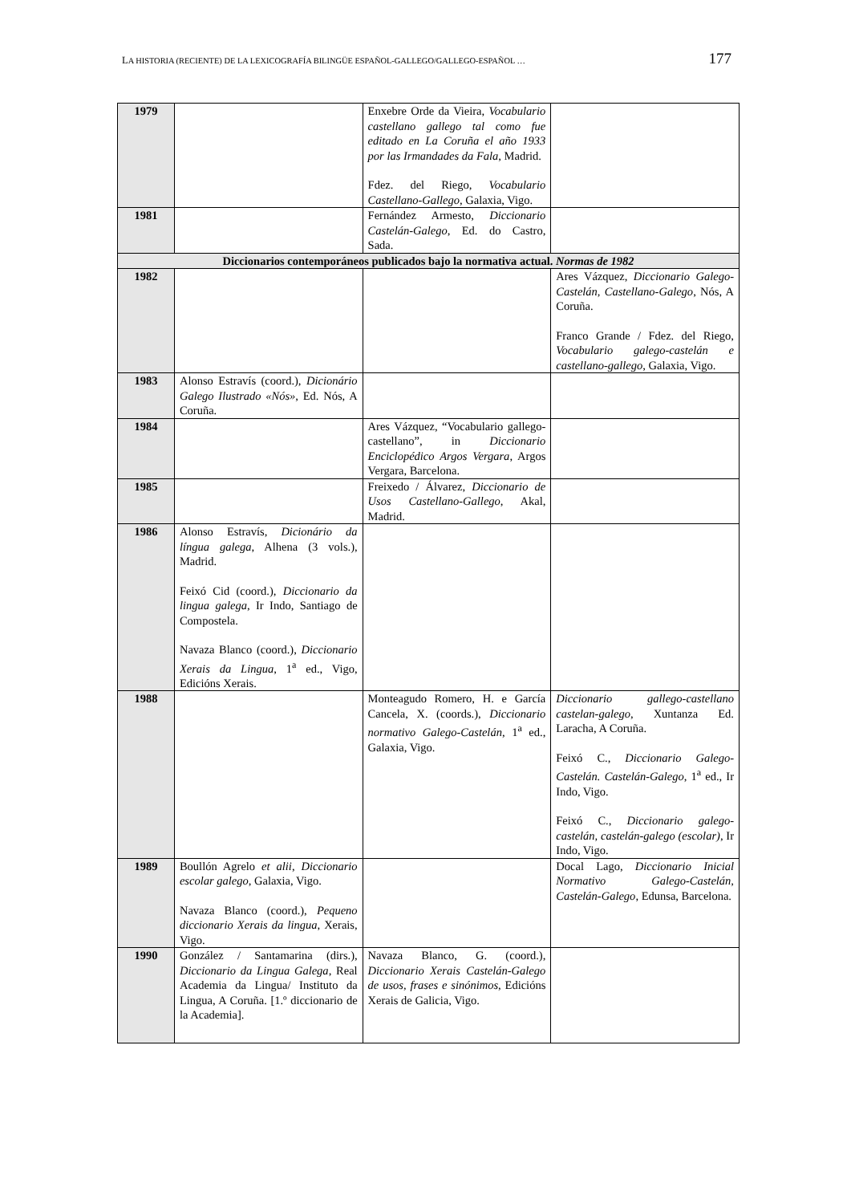LA HISTORIA (RECIENTE) DE LA LEXICOGRAFÍA BILINGÜE ESPAÑOL-GALLEGO/GALLEGO-ESPAÑOL … 177
| 1979 | | Enxebre Orde da Vieira, Vocabulario castellano gallego tal como fue editado en La Coruña el año 1933 por las Irmandades da Fala , Madrid. Fdez. del Riego, Vocabulario Castellano-Gallego , Galaxia, Vigo. | |
| 1981 | | Fernández Armesto, Diccionario Castelán-Galego , Ed. do Castro, Sada. | |
| Diccionarios contemporáneos publicados bajo la normativa actual. Normas de 1982 | | | |
| 1982 | | | Ares Vázquez, Diccionario Galego-Castelán, Castellano-Galego , Nós, A Coruña. Franco Grande / Fdez. del Riego, Vocabulario galego-castelán e castellano-gallego , Galaxia, Vigo. |
| 1983 | Alonso Estravís (coord.), Dicionário Galego Ilustrado «Nós» , Ed. Nós, A Coruña. | | |
| 1984 | | Ares Vázquez, “Vocabulario gallego-castellano”, in Diccionario Enciclopédico Argos Vergara , Argos Vergara, Barcelona. | |
| 1985 | | Freixedo / Álvarez, Diccionario de Usos Castellano-Gallego , Akal, Madrid. | |
| 1986 | Alonso Estravís, Dicionário da língua galega , Alhena (3 vols.), Madrid. Feixó Cid (coord.), Diccionario da lingua galega , Ir Indo, Santiago de Compostela. Navaza Blanco (coord.), Diccionario Xerais da Lingua , 1<sup>a</sup> ed., Vigo, Edicións Xerais. | | |
| 1988 | | Monteagudo Romero, H. e García Cancela, X. (coords.), Diccionario normativo Galego-Castelán , 1<sup>a</sup> ed., Galaxia, Vigo. | Diccionario gallego-castellano castelan-galego , Xuntanza Ed. Laracha, A Coruña. Feixó C., Diccionario Galego-Castelán. Castelán-Galego , 1<sup>a</sup> ed., Ir Indo, Vigo. Feixó C., Diccionario galego-castelán, castelán-galego (escolar) , Ir Indo, Vigo. |
| 1989 | Boullón Agrelo et alii , Diccionario escolar galego , Galaxia, Vigo. Navaza Blanco (coord.), Pequeno diccionario Xerais da lingua , Xerais, Vigo. | | Docal Lago, Diccionario Inicial Normativo Galego-Castelán, Castelán-Galego , Edunsa, Barcelona. |
| 1990 | González / Santamarina (dirs.), Diccionario da Lingua Galega , Real Academia da Lingua/ Instituto da Lingua, A Coruña. [1.º diccionario de la Academia]. | Navaza Blanco, G. (coord.), Diccionario Xerais Castelán-Galego de usos, frases e sinónimos , Edicións Xerais de Galicia, Vigo. | |